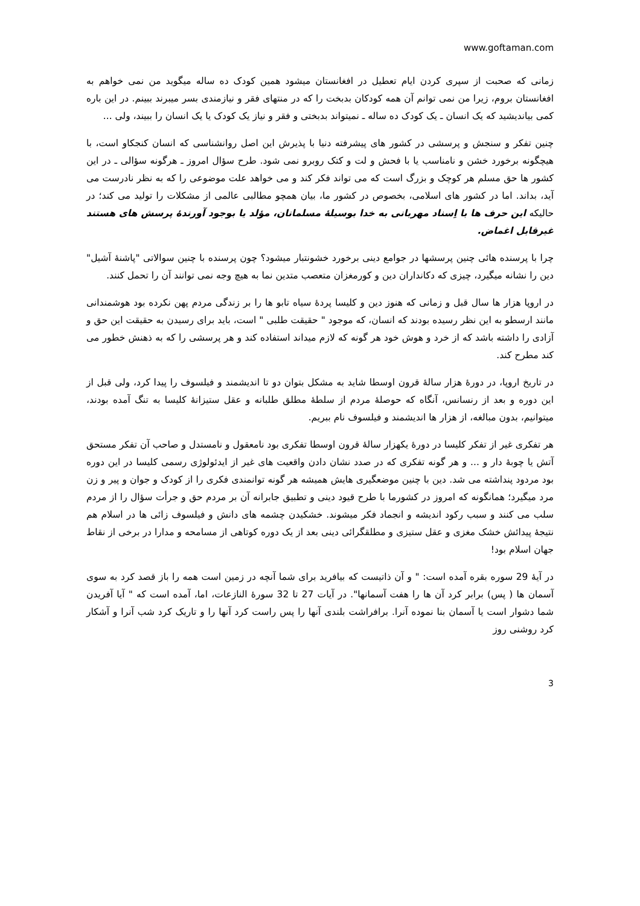www.goftaman.com
زمانی که صحبت از سپری کردن ایام تعطیل در افغانستان میشود همین کودک ده ساله میگوید من نمی خواهم به افغانستان بروم، زیرا من نمی توانم آن همه کودکان بدبخت را که در منتهای فقر و نیازمندی بسر میبرند ببینم. در این باره کمی بیاندیشید که یک انسان ـ یک کودک ده ساله ـ نمیتواند بدبختی و فقر و نیاز یک کودک یا یک انسان را ببیند، ولی ...
چنین تفکر و سنجش و پرسشی در کشور های پیشرفته دنیا با پذیرش این اصل روانشناسی که انسان کنجکاو است، با هیچگونه برخورد خشن و نامناسب یا با فحش و لت و کتک روبرو نمی شود. طرح سؤال امروز ـ هرگونه سؤالی ـ در این کشور ها حق مسلم هر کوچک و بزرگ است که می تواند فکر کند و می خواهد علت موضوعی را که به نظر نادرست می آید، بداند. اما در کشور های اسلامی، بخصوص در کشور ما، بیان همچو مطالبی عالمی از مشکلات را تولید می کند؛ در حالیکه این حرف ها با اِسناد مهربانی به خدا بوسیلۀ مسلمانان، مؤلد یا بوجود آورندۀ پرسش های هستند غیرقابل اغماض.
چرا با پرسنده هائی چنین پرسشها در جوامع دینی برخورد خشونتبار میشود؟ چون پرسنده با چنین سوالاتی "پاشنۀ آشیل" دین را نشانه میگیرد، چیزی که دکانداران دین و کورمغزان متعصب متدین نما به هیچ وجه نمی توانند آن را تحمل کنند.
در اروپا هزار ها سال قبل و زمانی که هنوز دین و کلیسا پردۀ سیاه تابو ها را بر زندگی مردم پهن نکرده بود هوشمندانی مانند ارسطو به این نظر رسیده بودند که انسان، که موجود " حقیقت طلبی " است، باید برای رسیدن به حقیقت این حق و آزادی را داشته باشد که از خرد و هوش خود هر گونه که لازم میداند استفاده کند و هر پرسشی را که به ذهنش خطور می کند مطرح کند.
در تاریخ اروپا، در دورۀ هزار سالۀ قرون اوسطا شاید به مشکل بتوان دو تا اندیشمند و فیلسوف را پیدا کرد، ولی قبل از این دوره و بعد از رنسانس، آنگاه که حوصلۀ مردم از سلطۀ مطلق طلبانه و عقل ستیزانۀ کلیسا به تنگ آمده بودند، میتوانیم، بدون مبالغه، از هزار ها اندیشمند و فیلسوف نام ببریم.
هر تفکری غیر از تفکر کلیسا در دورۀ یکهزار سالۀ قرون اوسطا تفکری بود نامعقول و نامستدل و صاحب آن تفکر مستحق آتش یا چوبۀ دار و ... و هر گونه تفکری که در صدد نشان دادن واقعیت های غیر از ایدئولوژی رسمی کلیسا در این دوره بود مردود پنداشته می شد. دین با چنین موضعگیری هایش همیشه هر گونه توانمندی فکری را از کودک و جوان و پیر و زن مرد میگیرد؛ همانگونه که امروز در کشورما با طرح قیود دینی و تطبیق جابرانه آن بر مردم حق و جرأت سؤال را از مردم سلب می کنند و سبب رکود اندیشه و انجماد فکر میشوند. خشکیدن چشمه های دانش و فیلسوف زائی ها در اسلام هم نتیجۀ پیدائش خشک مغزی و عقل ستیزی و مطلقگرائی دینی بعد از یک دوره کوتاهی از مسامحه و مدارا در برخی از نقاط جهان اسلام بود!
در آیۀ 29 سوره بقره آمده است: " و آن ذاتیست که بیافرید برای شما آنچه در زمین است همه را باز قصد کرد به سوی آسمان ها ( پس) برابر کرد آن ها را هفت آسمانها". در آیات 27 تا 32 سورۀ النازعات، اما، آمده است که " آیا آفریدن شما دشوار است یا آسمان بنا نموده آنرا. برافراشت بلندی آنها را پس راست کرد آنها را و تاریک کرد شب آنرا و آشکار کرد روشنی روز
3